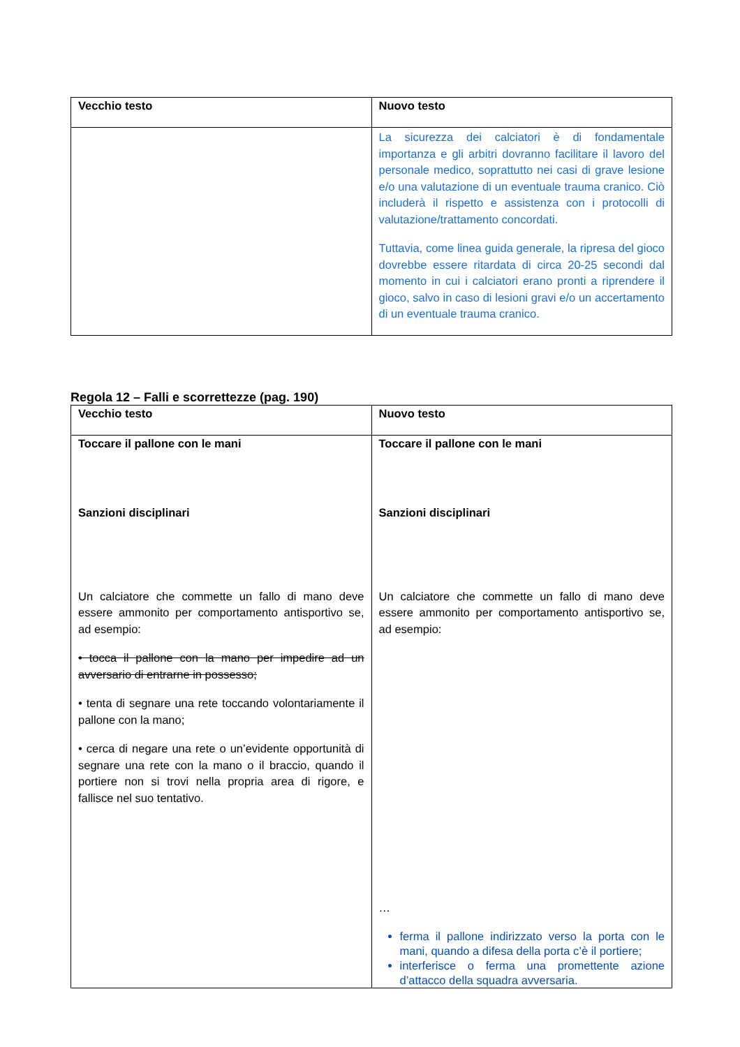| Vecchio testo | Nuovo testo |
| --- | --- |
| | La sicurezza dei calciatori è di fondamentale importanza e gli arbitri dovranno facilitare il lavoro del personale medico, soprattutto nei casi di grave lesione e/o una valutazione di un eventuale trauma cranico. Ciò includerà il rispetto e assistenza con i protocolli di valutazione/trattamento concordati. Tuttavia, come linea guida generale, la ripresa del gioco dovrebbe essere ritardata di circa 20-25 secondi dal momento in cui i calciatori erano pronti a riprendere il gioco, salvo in caso di lesioni gravi e/o un accertamento di un eventuale trauma cranico. |
Regola 12 – Falli e scorrettezze (pag. 190)
| Vecchio testo | Nuovo testo |
| --- | --- |
| Toccare il pallone con le mani Sanzioni disciplinari Un calciatore che commette un fallo di mano deve essere ammonito per comportamento antisportivo se, ad esempio: • tocca il pallone con la mano per impedire ad un avversario di entrarne in possesso; • tenta di segnare una rete toccando volontariamente il pallone con la mano; • cerca di negare una rete o un’evidente opportunità di segnare una rete con la mano o il braccio, quando il portiere non si trovi nella propria area di rigore, e fallisce nel suo tentativo. | Toccare il pallone con le mani Sanzioni disciplinari Un calciatore che commette un fallo di mano deve essere ammonito per comportamento antisportivo se, ad esempio: … ferma il pallone indirizzato verso la porta con le mani, quando a difesa della porta c’è il portiere; interferisce o ferma una promettente azione d’attacco della squadra avversaria. |